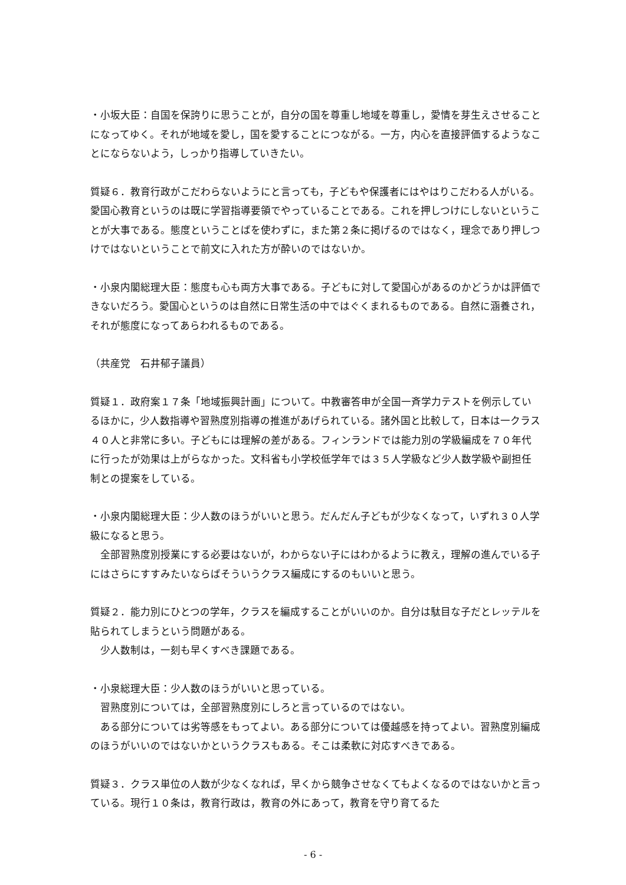・小坂大臣：自国を保誇りに思うことが，自分の国を尊重し地域を尊重し，愛情を芽生えさせることになってゆく。それが地域を愛し，国を愛することにつながる。一方，内心を直接評価するようなことにならないよう，しっかり指導していきたい。
質疑６．教育行政がこだわらないようにと言っても，子どもや保護者にはやはりこだわる人がいる。愛国心教育というのは既に学習指導要領でやっていることである。これを押しつけにしないということが大事である。態度ということばを使わずに，また第２条に掲げるのではなく，理念であり押しつけではないということで前文に入れた方が酔いのではないか。
・小泉内閣総理大臣：態度も心も両方大事である。子どもに対して愛国心があるのかどうかは評価できないだろう。愛国心というのは自然に日常生活の中ではぐくまれるものである。自然に涵養され，それが態度になってあらわれるものである。
（共産党　石井郁子議員）
質疑１．政府案１７条「地域振興計画」について。中教審答申が全国一斉学力テストを例示しているほかに，少人数指導や習熟度別指導の推進があげられている。諸外国と比較して，日本は一クラス４０人と非常に多い。子どもには理解の差がある。フィンランドでは能力別の学級編成を７０年代に行ったが効果は上がらなかった。文科省も小学校低学年では３５人学級など少人数学級や副担任制との提案をしている。
・小泉内閣総理大臣：少人数のほうがいいと思う。だんだん子どもが少なくなって，いずれ３０人学級になると思う。
全部習熟度別授業にする必要はないが，わからない子にはわかるように教え，理解の進んでいる子にはさらにすすみたいならばそういうクラス編成にするのもいいと思う。
質疑２．能力別にひとつの学年，クラスを編成することがいいのか。自分は駄目な子だとレッテルを貼られてしまうという問題がある。
少人数制は，一刻も早くすべき課題である。
・小泉総理大臣：少人数のほうがいいと思っている。
習熟度別については，全部習熟度別にしろと言っているのではない。
ある部分については劣等感をもってよい。ある部分については優越感を持ってよい。習熟度別編成のほうがいいのではないかというクラスもある。そこは柔軟に対応すべきである。
質疑３．クラス単位の人数が少なくなれば，早くから競争させなくてもよくなるのではないかと言っている。現行１０条は，教育行政は，教育の外にあって，教育を守り育てるた
- 6 -